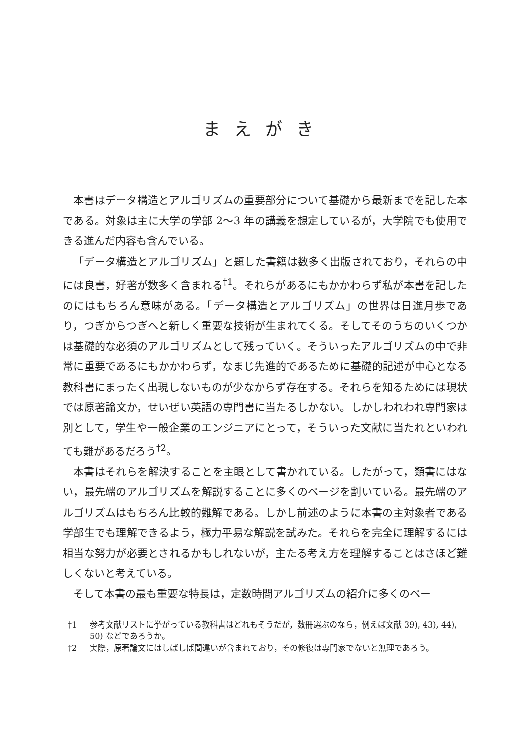まえがき
本書はデータ構造とアルゴリズムの重要部分について基礎から最新までを記した本である。対象は主に大学の学部 2〜3 年の講義を想定しているが，大学院でも使用できる進んだ内容も含んでいる。
「データ構造とアルゴリズム」と題した書籍は数多く出版されており，それらの中には良書，好著が数多く含まれる<sup>†1</sup>。それらがあるにもかかわらず私が本書を記したのにはもちろん意味がある。「データ構造とアルゴリズム」の世界は日進月歩であり，つぎからつぎへと新しく重要な技術が生まれてくる。そしてそのうちのいくつかは基礎的な必須のアルゴリズムとして残っていく。そういったアルゴリズムの中で非常に重要であるにもかかわらず，なまじ先進的であるために基礎的記述が中心となる教科書にまったく出現しないものが少なからず存在する。それらを知るためには現状では原著論文か，せいぜい英語の専門書に当たるしかない。しかしわれわれ専門家は別として，学生や一般企業のエンジニアにとって，そういった文献に当たれといわれても難があるだろう<sup>†2</sup>。
本書はそれらを解決することを主眼として書かれている。したがって，類書にはない，最先端のアルゴリズムを解説することに多くのページを割いている。最先端のアルゴリズムはもちろん比較的難解である。しかし前述のように本書の主対象者である学部生でも理解できるよう，極力平易な解説を試みた。それらを完全に理解するには相当な努力が必要とされるかもしれないが，主たる考え方を理解することはさほど難しくないと考えている。
そして本書の最も重要な特長は，定数時間アルゴリズムの紹介に多くのペー
†1 参考文献リストに挙がっている教科書はどれもそうだが，数冊選ぶのなら，例えば文献 39), 43), 44), 50) などであろうか。
†2 実際，原著論文にはしばしば間違いが含まれており，その修復は専門家でないと無理であろう。